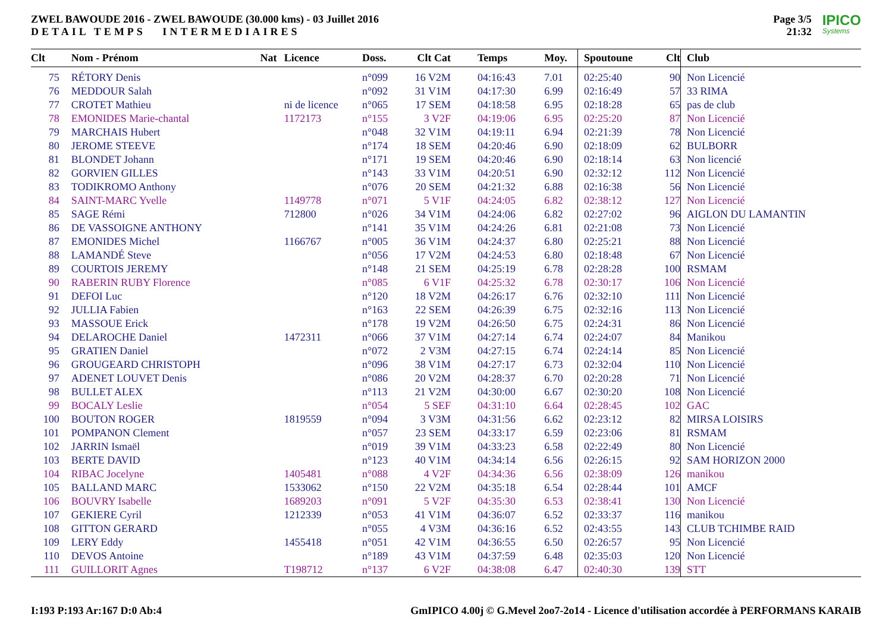ZWEL BAWOUDE 2016 - ZWEL BAWOUDE (30.000 kms) - 03 Juillet 2016
DETAIL TEMPS INTERMEDIAIRES
Page 3/5
21:32
IPICO
Systems
| Clt | Nom - Prénom | Nat | Licence | Doss. | Clt Cat | Temps | Moy. | Spoutoune | Clt | Club |
| --- | --- | --- | --- | --- | --- | --- | --- | --- | --- | --- |
| 75 | RÉTORY Denis | | | n°099 | 16 V2M | 04:16:43 | 7.01 | 02:25:40 | 90 | Non Licencié |
| 76 | MEDDOUR Salah | | | n°092 | 31 V1M | 04:17:30 | 6.99 | 02:16:49 | 57 | 33 RIMA |
| 77 | CROTET Mathieu | | ni de licence | n°065 | 17 SEM | 04:18:58 | 6.95 | 02:18:28 | 65 | pas de club |
| 78 | EMONIDES Marie-chantal | | 1172173 | n°155 | 3 V2F | 04:19:06 | 6.95 | 02:25:20 | 87 | Non Licencié |
| 79 | MARCHAIS Hubert | | | n°048 | 32 V1M | 04:19:11 | 6.94 | 02:21:39 | 78 | Non Licencié |
| 80 | JEROME STEEVE | | | n°174 | 18 SEM | 04:20:46 | 6.90 | 02:18:09 | 62 | BULBORR |
| 81 | BLONDET Johann | | | n°171 | 19 SEM | 04:20:46 | 6.90 | 02:18:14 | 63 | Non licencié |
| 82 | GORVIEN GILLES | | | n°143 | 33 V1M | 04:20:51 | 6.90 | 02:32:12 | 112 | Non Licencié |
| 83 | TODIKROMO Anthony | | | n°076 | 20 SEM | 04:21:32 | 6.88 | 02:16:38 | 56 | Non Licencié |
| 84 | SAINT-MARC Yvelle | | 1149778 | n°071 | 5 V1F | 04:24:05 | 6.82 | 02:38:12 | 127 | Non Licencié |
| 85 | SAGE Rémi | | 712800 | n°026 | 34 V1M | 04:24:06 | 6.82 | 02:27:02 | 96 | AIGLON DU LAMANTIN |
| 86 | DE VASSOIGNE ANTHONY | | | n°141 | 35 V1M | 04:24:26 | 6.81 | 02:21:08 | 73 | Non Licencié |
| 87 | EMONIDES Michel | | 1166767 | n°005 | 36 V1M | 04:24:37 | 6.80 | 02:25:21 | 88 | Non Licencié |
| 88 | LAMANDÉ Steve | | | n°056 | 17 V2M | 04:24:53 | 6.80 | 02:18:48 | 67 | Non Licencié |
| 89 | COURTOIS JEREMY | | | n°148 | 21 SEM | 04:25:19 | 6.78 | 02:28:28 | 100 | RSMAM |
| 90 | RABERIN RUBY Florence | | | n°085 | 6 V1F | 04:25:32 | 6.78 | 02:30:17 | 106 | Non Licencié |
| 91 | DEFOI Luc | | | n°120 | 18 V2M | 04:26:17 | 6.76 | 02:32:10 | 111 | Non Licencié |
| 92 | JULLIA Fabien | | | n°163 | 22 SEM | 04:26:39 | 6.75 | 02:32:16 | 113 | Non Licencié |
| 93 | MASSOUE Erick | | | n°178 | 19 V2M | 04:26:50 | 6.75 | 02:24:31 | 86 | Non Licencié |
| 94 | DELAROCHE Daniel | | 1472311 | n°066 | 37 V1M | 04:27:14 | 6.74 | 02:24:07 | 84 | Manikou |
| 95 | GRATIEN Daniel | | | n°072 | 2 V3M | 04:27:15 | 6.74 | 02:24:14 | 85 | Non Licencié |
| 96 | GROUGEARD CHRISTOPH | | | n°096 | 38 V1M | 04:27:17 | 6.73 | 02:32:04 | 110 | Non Licencié |
| 97 | ADENET LOUVET Denis | | | n°086 | 20 V2M | 04:28:37 | 6.70 | 02:20:28 | 71 | Non Licencié |
| 98 | BULLET ALEX | | | n°113 | 21 V2M | 04:30:00 | 6.67 | 02:30:20 | 108 | Non Licencié |
| 99 | BOCALY Leslie | | | n°054 | 5 SEF | 04:31:10 | 6.64 | 02:28:45 | 102 | GAC |
| 100 | BOUTON ROGER | | 1819559 | n°094 | 3 V3M | 04:31:56 | 6.62 | 02:23:12 | 82 | MIRSA LOISIRS |
| 101 | POMPANON Clement | | | n°057 | 23 SEM | 04:33:17 | 6.59 | 02:23:06 | 81 | RSMAM |
| 102 | JARRIN Ismaël | | | n°019 | 39 V1M | 04:33:23 | 6.58 | 02:22:49 | 80 | Non Licencié |
| 103 | BERTE DAVID | | | n°123 | 40 V1M | 04:34:14 | 6.56 | 02:26:15 | 92 | SAM HORIZON 2000 |
| 104 | RIBAC Jocelyne | | 1405481 | n°088 | 4 V2F | 04:34:36 | 6.56 | 02:38:09 | 126 | manikou |
| 105 | BALLAND MARC | | 1533062 | n°150 | 22 V2M | 04:35:18 | 6.54 | 02:28:44 | 101 | AMCF |
| 106 | BOUVRY Isabelle | | 1689203 | n°091 | 5 V2F | 04:35:30 | 6.53 | 02:38:41 | 130 | Non Licencié |
| 107 | GEKIERE Cyril | | 1212339 | n°053 | 41 V1M | 04:36:07 | 6.52 | 02:33:37 | 116 | manikou |
| 108 | GITTON GERARD | | | n°055 | 4 V3M | 04:36:16 | 6.52 | 02:43:55 | 143 | CLUB TCHIMBE RAID |
| 109 | LERY Eddy | | 1455418 | n°051 | 42 V1M | 04:36:55 | 6.50 | 02:26:57 | 95 | Non Licencié |
| 110 | DEVOS Antoine | | | n°189 | 43 V1M | 04:37:59 | 6.48 | 02:35:03 | 120 | Non Licencié |
| 111 | GUILLORIT Agnes | | T198712 | n°137 | 6 V2F | 04:38:08 | 6.47 | 02:40:30 | 139 | STT |
I:193 P:193 Ar:167 D:0 Ab:4 GmIPICO 4.00j © G.Mevel 2oo7-2o14 - Licence d'utilisation accordée à PERFORMANS KARAIB